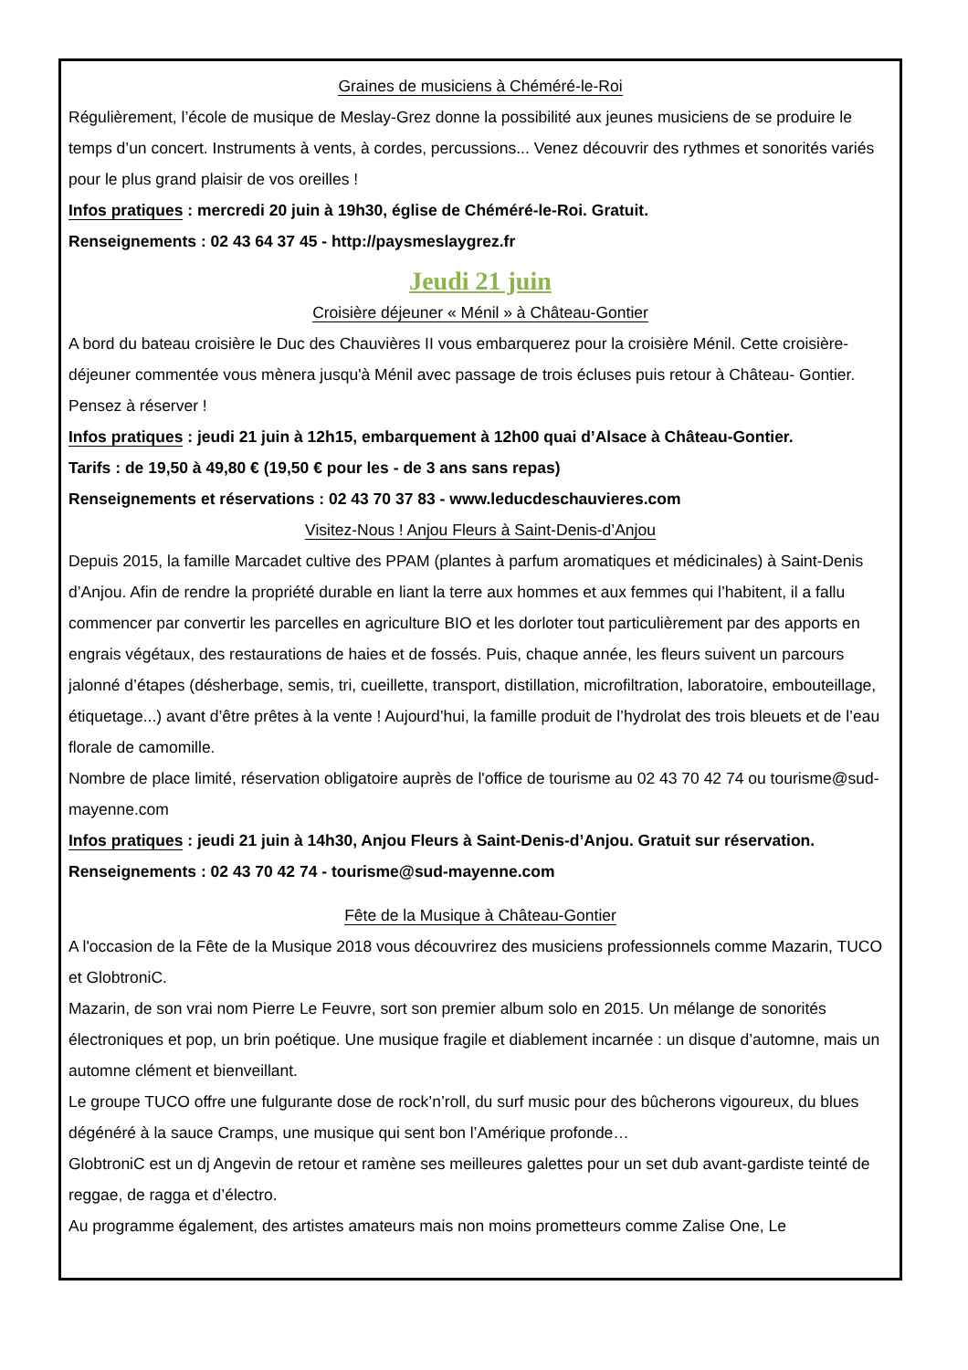Graines de musiciens à Chéméré-le-Roi
Régulièrement, l’école de musique de Meslay-Grez donne la possibilité aux jeunes musiciens de se produire le temps d’un concert. Instruments à vents, à cordes, percussions... Venez découvrir des rythmes et sonorités variés pour le plus grand plaisir de vos oreilles !
Infos pratiques : mercredi 20 juin à 19h30, église de Chéméré-le-Roi. Gratuit.
Renseignements : 02 43 64 37 45 - http://paysmeslaygrez.fr
Jeudi 21 juin
Croisière déjeuner « Ménil » à Château-Gontier
A bord du bateau croisière le Duc des Chauvières II vous embarquerez pour la croisière Ménil. Cette croisière- déjeuner commentée vous mènera jusqu'à Ménil avec passage de trois écluses puis retour à Château- Gontier. Pensez à réserver !
Infos pratiques : jeudi 21 juin à 12h15, embarquement à 12h00 quai d’Alsace à Château-Gontier.
Tarifs : de 19,50 à 49,80 € (19,50 € pour les - de 3 ans sans repas)
Renseignements et réservations : 02 43 70 37 83 - www.leducdeschauvieres.com
Visitez-Nous ! Anjou Fleurs à Saint-Denis-d’Anjou
Depuis 2015, la famille Marcadet cultive des PPAM (plantes à parfum aromatiques et médicinales) à Saint-Denis d’Anjou. Afin de rendre la propriété durable en liant la terre aux hommes et aux femmes qui l’habitent, il a fallu commencer par convertir les parcelles en agriculture BIO et les dorloter tout particulièrement par des apports en engrais végétaux, des restaurations de haies et de fossés. Puis, chaque année, les fleurs suivent un parcours jalonné d’étapes (désherbage, semis, tri, cueillette, transport, distillation, microfiltration, laboratoire, embouteillage, étiquetage...) avant d’être prêtes à la vente ! Aujourd’hui, la famille produit de l’hydrolat des trois bleuets et de l’eau florale de camomille.
Nombre de place limité, réservation obligatoire auprès de l'office de tourisme au 02 43 70 42 74 ou tourisme@sud-mayenne.com
Infos pratiques : jeudi 21 juin à 14h30, Anjou Fleurs à Saint-Denis-d’Anjou. Gratuit sur réservation.
Renseignements : 02 43 70 42 74 - tourisme@sud-mayenne.com
Fête de la Musique à Château-Gontier
A l'occasion de la Fête de la Musique 2018 vous découvrirez des musiciens professionnels comme Mazarin, TUCO et GlobtroniC.
Mazarin, de son vrai nom Pierre Le Feuvre, sort son premier album solo en 2015. Un mélange de sonorités électroniques et pop, un brin poétique. Une musique fragile et diablement incarnée : un disque d’automne, mais un automne clément et bienveillant.
Le groupe TUCO offre une fulgurante dose de rock’n’roll, du surf music pour des bûcherons vigoureux, du blues dégénéré à la sauce Cramps, une musique qui sent bon l’Amérique profonde…
GlobtroniC est un dj Angevin de retour et ramène ses meilleures galettes pour un set dub avant-gardiste teinté de reggae, de ragga et d’électro.
Au programme également, des artistes amateurs mais non moins prometteurs comme Zalise One, Le